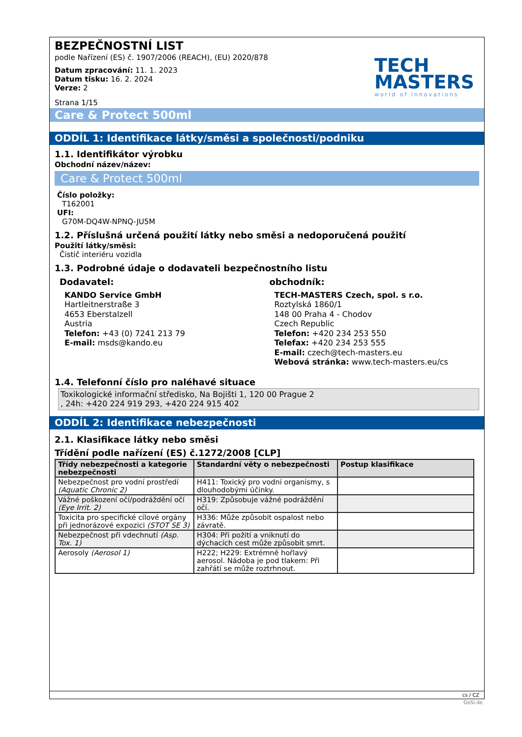TECH
MASTERS
world of innovations
BEZPEČNOSTNÍ LIST
podle Nařízení (ES) č. 1907/2006 (REACH), (EU) 2020/878
Datum zpracování: 11. 1. 2023
Datum tisku: 16. 2. 2024
Verze: 2
Strana 1/15
Care & Protect 500ml
ODDÍL 1: Identifikace látky/směsi a společnosti/podniku
1.1. Identifikátor výrobku
Obchodní název/název:
Care & Protect 500ml
Číslo položky:
T162001
UFI:
G70M-DQ4W-NPNQ-JU5M
1.2. Příslušná určená použití látky nebo směsi a nedoporučená použití
Použití látky/směsi:
Čistič interiéru vozidla
1.3. Podrobné údaje o dodavateli bezpečnostního listu
Dodavatel:
KANDO Service GmbH
Hartleitnerstraße 3
4653 Eberstalzell
Austria
Telefon: +43 (0) 7241 213 79
E-mail: msds@kando.eu
obchodník:
TECH-MASTERS Czech, spol. s r.o.
Roztylská 1860/1
148 00 Praha 4 - Chodov
Czech Republic
Telefon: +420 234 253 550
Telefax: +420 234 253 555
E-mail: czech@tech-masters.eu
Webová stránka: www.tech-masters.eu/cs
1.4. Telefonní číslo pro naléhavé situace
Toxikologické informační středisko, Na Bojišti 1, 120 00 Prague 2
, 24h: +420 224 919 293, +420 224 915 402
ODDÍL 2: Identifikace nebezpečnosti
2.1. Klasifikace látky nebo směsi
Třídění podle nařízení (ES) č.1272/2008 [CLP]
| Třídy nebezpečnosti a kategorie nebezpečnosti | Standardní věty o nebezpečnosti | Postup klasifikace |
| --- | --- | --- |
| Nebezpečnost pro vodní prostředí (Aquatic Chronic 2) | H411: Toxický pro vodní organismy, s dlouhodobými účinky. | |
| Vážné poškození očí/podráždění očí (Eye Irrit. 2) | H319: Způsobuje vážné podráždění očí. | |
| Toxicita pro specifické cílové orgány při jednorázové expozici (STOT SE 3) | H336: Může způsobit ospalost nebo závratě. | |
| Nebezpečnost při vdechnutí (Asp. Tox. 1) | H304: Při požití a vniknutí do dýchacích cest může způsobit smrt. | |
| Aerosoly (Aerosol 1) | H222; H229: Extrémně hořlavý aerosol. Nádoba je pod tlakem: Při zahřátí se může roztrhnout. | |
cs / CZ
GeSi.de